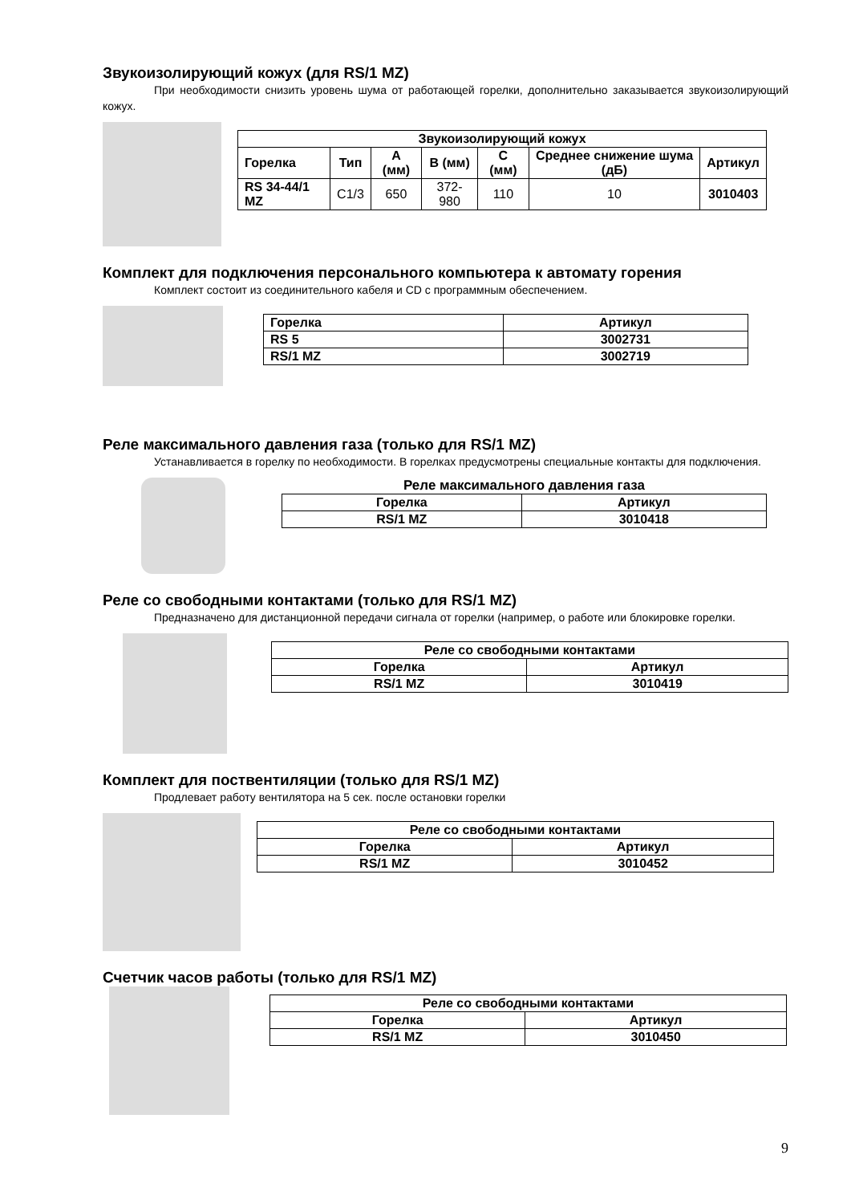Звукоизолирующий кожух (для RS/1 MZ)
При необходимости снизить уровень шума от работающей горелки, дополнительно заказывается звукоизолирующий кожух.
| Звукоизолирующий кожух | | | | | | |
| --- | --- | --- | --- | --- | --- | --- |
| Горелка | Тип | A (мм) | B (мм) | C (мм) | Среднее снижение шума (дБ) | Артикул |
| RS 34-44/1 MZ | C1/3 | 650 | 372-980 | 110 | 10 | 3010403 |
Комплект для подключения персонального компьютера к автомату горения
Комплект состоит из соединительного кабеля и CD с программным обеспечением.
| Горелка | Артикул |
| --- | --- |
| RS 5 | 3002731 |
| RS/1 MZ | 3002719 |
Реле максимального давления газа (только для RS/1 MZ)
Устанавливается в горелку по необходимости. В горелках предусмотрены специальные контакты для подключения.
Реле максимального давления газа
| Горелка | Артикул |
| --- | --- |
| RS/1 MZ | 3010418 |
Реле со свободными контактами (только для RS/1 MZ)
Предназначено для дистанционной передачи сигнала от горелки (например, о работе или блокировке горелки.
| Реле со свободными контактами | |
| --- | --- |
| Горелка | Артикул |
| RS/1 MZ | 3010419 |
Комплект для поствентиляции (только для RS/1 MZ)
Продлевает работу вентилятора на 5 сек. после остановки горелки
| Реле со свободными контактами | |
| --- | --- |
| Горелка | Артикул |
| RS/1 MZ | 3010452 |
Счетчик часов работы (только для RS/1 MZ)
| Реле со свободными контактами | |
| --- | --- |
| Горелка | Артикул |
| RS/1 MZ | 3010450 |
9